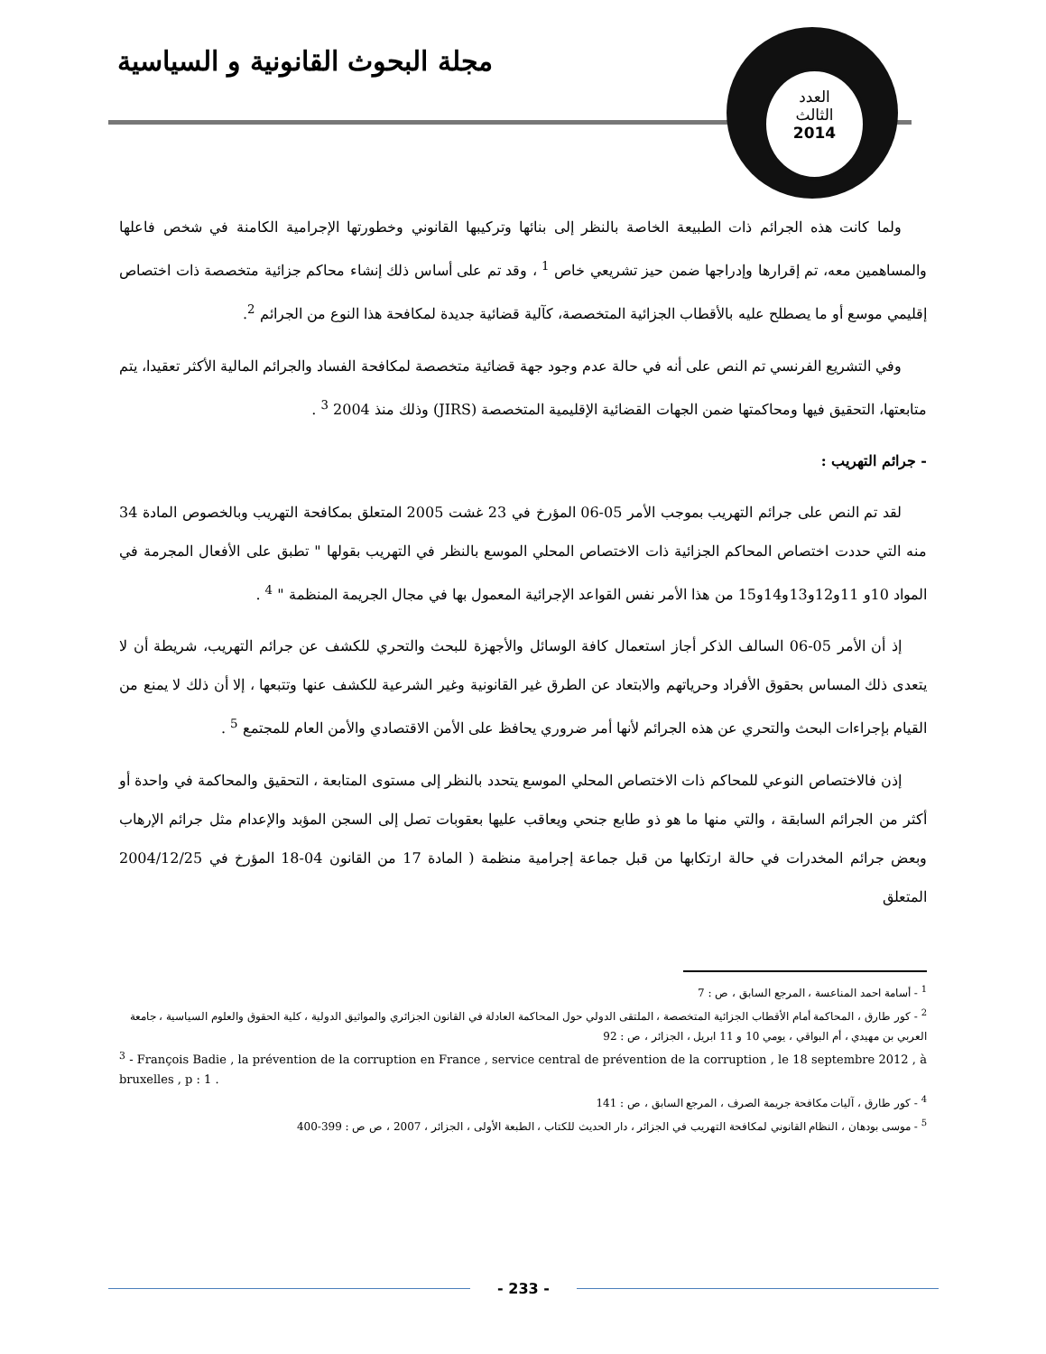مجلة البحوث القانونية و السياسية
العدد
الثالث
2014
ولما كانت هذه الجرائم ذات الطبيعة الخاصة بالنظر إلى بنائها وتركيبها القانوني وخطورتها الإجرامية الكامنة في شخص فاعلها والمساهمين معه، تم إقرارها وإدراجها ضمن حيز تشريعي خاص <sup>1</sup> ، وقد تم على أساس ذلك إنشاء محاكم جزائية متخصصة ذات اختصاص إقليمي موسع أو ما يصطلح عليه بالأقطاب الجزائية المتخصصة، كآلية قضائية جديدة لمكافحة هذا النوع من الجرائم <sup>2</sup>.
وفي التشريع الفرنسي تم النص على أنه في حالة عدم وجود جهة قضائية متخصصة لمكافحة الفساد والجرائم المالية الأكثر تعقيدا، يتم متابعتها، التحقيق فيها ومحاكمتها ضمن الجهات القضائية الإقليمية المتخصصة (JIRS) وذلك منذ 2004 <sup>3</sup> .
- جرائم التهريب :
لقد تم النص على جرائم التهريب بموجب الأمر 05-06 المؤرخ في 23 غشت 2005 المتعلق بمكافحة التهريب وبالخصوص المادة 34 منه التي حددت اختصاص المحاكم الجزائية ذات الاختصاص المحلي الموسع بالنظر في التهريب بقولها " تطبق على الأفعال المجرمة في المواد 10و 11و12و13و14و15 من هذا الأمر نفس القواعد الإجرائية المعمول بها في مجال الجريمة المنظمة " <sup>4</sup> .
إذ أن الأمر 05-06 السالف الذكر أجاز استعمال كافة الوسائل والأجهزة للبحث والتحري للكشف عن جرائم التهريب، شريطة أن لا يتعدى ذلك المساس بحقوق الأفراد وحرياتهم والابتعاد عن الطرق غير القانونية وغير الشرعية للكشف عنها وتتبعها ، إلا أن ذلك لا يمنع من القيام بإجراءات البحث والتحري عن هذه الجرائم لأنها أمر ضروري يحافظ على الأمن الاقتصادي والأمن العام للمجتمع <sup>5</sup> .
إذن فالاختصاص النوعي للمحاكم ذات الاختصاص المحلي الموسع يتحدد بالنظر إلى مستوى المتابعة ، التحقيق والمحاكمة في واحدة أو أكثر من الجرائم السابقة ، والتي منها ما هو ذو طابع جنحي ويعاقب عليها بعقوبات تصل إلى السجن المؤبد والإعدام مثل جرائم الإرهاب وبعض جرائم المخدرات في حالة ارتكابها من قبل جماعة إجرامية منظمة ( المادة 17 من القانون 04-18 المؤرخ في 2004/12/25 المتعلق
<sup>1</sup> - أسامة احمد المناعسة ، المرجع السابق ، ص : 7
<sup>2</sup> - كور طارق ، المحاكمة أمام الأقطاب الجزائية المتخصصة ، الملتقى الدولي حول المحاكمة العادلة في القانون الجزائري والمواثيق الدولية ، كلية الحقوق والعلوم السياسية ، جامعة العربي بن مهيدي ، أم البواقي ، يومي 10 و 11 ابريل ، الجزائر ، ص : 92
<sup>3</sup> - François Badie , la prévention de la corruption en France , service central de prévention de la corruption , le 18 septembre 2012 , à bruxelles , p : 1 .
<sup>4</sup> - كور طارق ، آليات مكافحة جريمة الصرف ، المرجع السابق ، ص : 141
<sup>5</sup> - موسى بودهان ، النظام القانوني لمكافحة التهريب في الجزائر ، دار الحديث للكتاب ، الطبعة الأولى ، الجزائر ، 2007 ، ص ص : 399-400
- 233 -